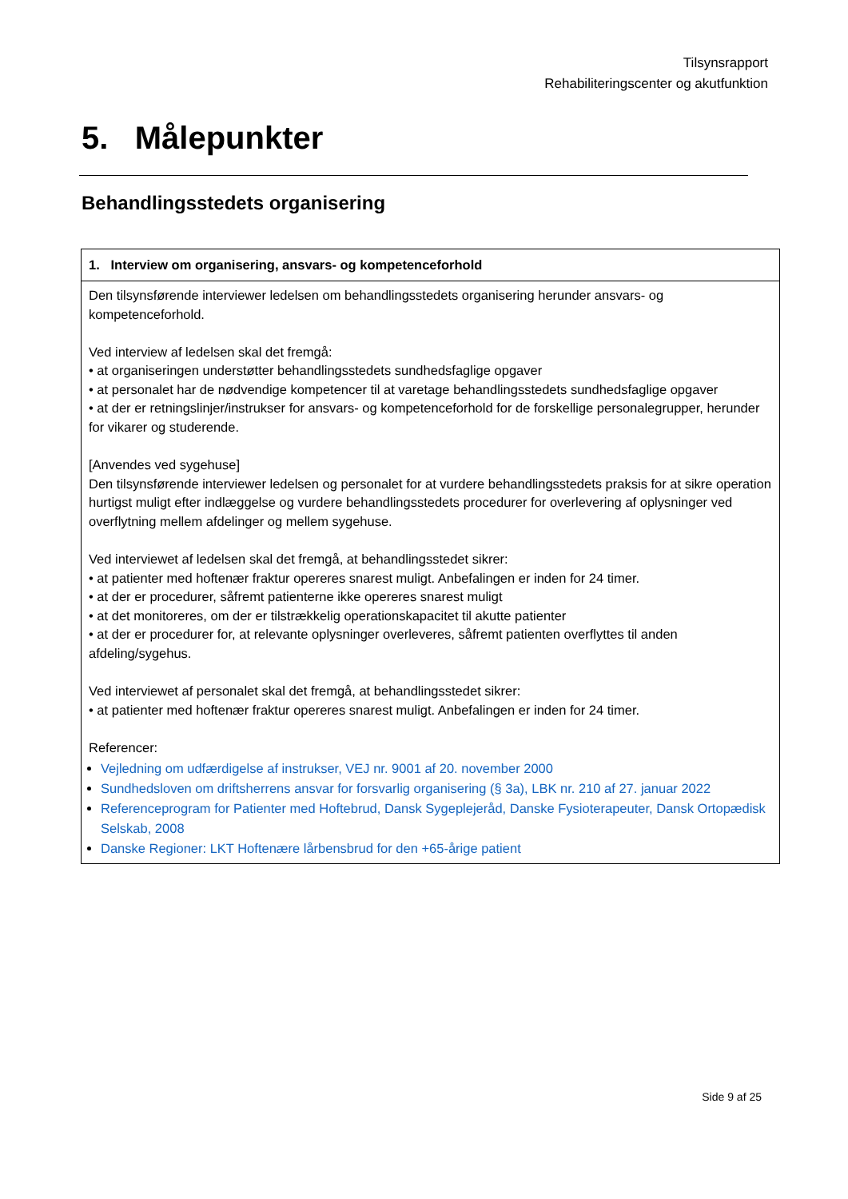Tilsynsrapport
Rehabiliteringscenter og akutfunktion
5. Målepunkter
Behandlingsstedets organisering
| 1. Interview om organisering, ansvars- og kompetenceforhold |
| --- |
| Den tilsynsførende interviewer ledelsen om behandlingsstedets organisering herunder ansvars- og kompetenceforhold. Ved interview af ledelsen skal det fremgå: • at organiseringen understøtter behandlingsstedets sundhedsfaglige opgaver • at personalet har de nødvendige kompetencer til at varetage behandlingsstedets sundhedsfaglige opgaver • at der er retningslinjer/instrukser for ansvars- og kompetenceforhold for de forskellige personalegrupper, herunder for vikarer og studerende. [Anvendes ved sygehuse] Den tilsynsførende interviewer ledelsen og personalet for at vurdere behandlingsstedets praksis for at sikre operation hurtigst muligt efter indlæggelse og vurdere behandlingsstedets procedurer for overlevering af oplysninger ved overflytning mellem afdelinger og mellem sygehuse. Ved interviewet af ledelsen skal det fremgå, at behandlingsstedet sikrer: • at patienter med hoftenær fraktur opereres snarest muligt. Anbefalingen er inden for 24 timer. • at der er procedurer, såfremt patienterne ikke opereres snarest muligt • at det monitoreres, om der er tilstrækkelig operationskapacitet til akutte patienter • at der er procedurer for, at relevante oplysninger overleveres, såfremt patienten overflyttes til anden afdeling/sygehus. Ved interviewet af personalet skal det fremgå, at behandlingsstedet sikrer: • at patienter med hoftenær fraktur opereres snarest muligt. Anbefalingen er inden for 24 timer. Referencer: Vejledning om udfærdigelse af instrukser, VEJ nr. 9001 af 20. november 2000 Sundhedsloven om driftsherrens ansvar for forsvarlig organisering (§ 3a), LBK nr. 210 af 27. januar 2022 Referenceprogram for Patienter med Hoftebrud, Dansk Sygeplejeråd, Danske Fysioterapeuter, Dansk Ortopædisk Selskab, 2008 Danske Regioner: LKT Hoftenære lårbensbrud for den +65-årige patient |
Side 9 af 25